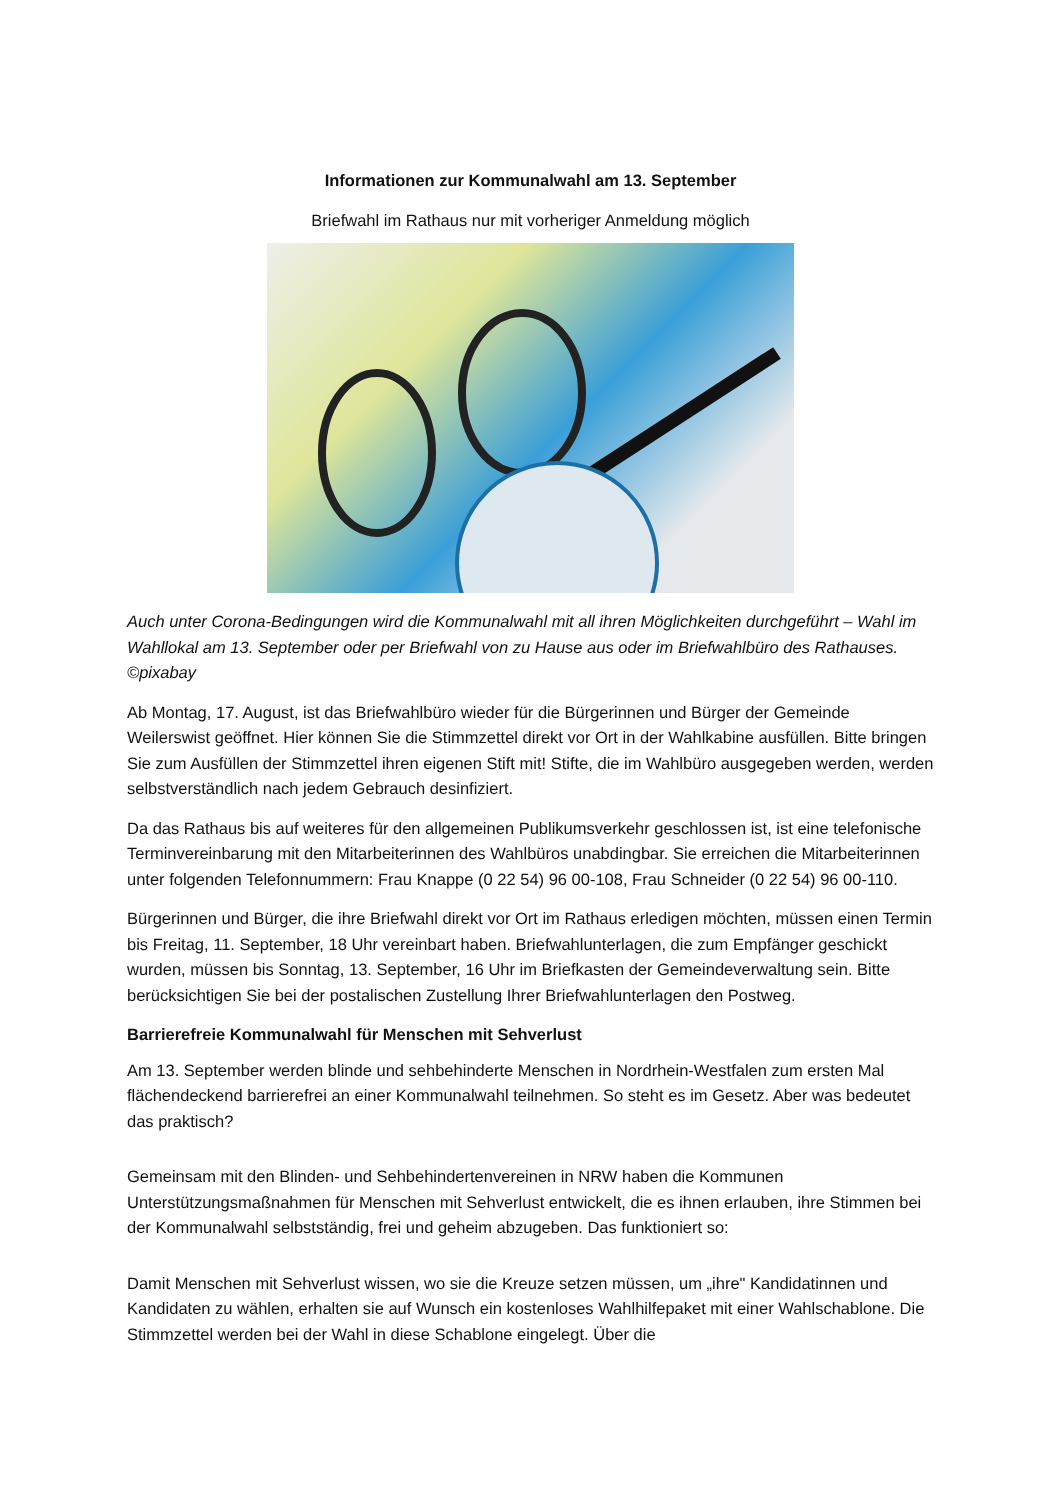Informationen zur Kommunalwahl am 13. September
Briefwahl im Rathaus nur mit vorheriger Anmeldung möglich
Auch unter Corona-Bedingungen wird die Kommunalwahl mit all ihren Möglichkeiten durchgeführt – Wahl im Wahllokal am 13. September oder per Briefwahl von zu Hause aus oder im Briefwahlbüro des Rathauses. ©pixabay
Ab Montag, 17. August, ist das Briefwahlbüro wieder für die Bürgerinnen und Bürger der Gemeinde Weilerswist geöffnet. Hier können Sie die Stimmzettel direkt vor Ort in der Wahlkabine ausfüllen. Bitte bringen Sie zum Ausfüllen der Stimmzettel ihren eigenen Stift mit! Stifte, die im Wahlbüro ausgegeben werden, werden selbstverständlich nach jedem Gebrauch desinfiziert.
Da das Rathaus bis auf weiteres für den allgemeinen Publikumsverkehr geschlossen ist, ist eine telefonische Terminvereinbarung mit den Mitarbeiterinnen des Wahlbüros unabdingbar. Sie erreichen die Mitarbeiterinnen unter folgenden Telefonnummern: Frau Knappe (0 22 54) 96 00-108, Frau Schneider (0 22 54) 96 00-110.
Bürgerinnen und Bürger, die ihre Briefwahl direkt vor Ort im Rathaus erledigen möchten, müssen einen Termin bis Freitag, 11. September, 18 Uhr vereinbart haben. Briefwahlunterlagen, die zum Empfänger geschickt wurden, müssen bis Sonntag, 13. September, 16 Uhr im Briefkasten der Gemeindeverwaltung sein. Bitte berücksichtigen Sie bei der postalischen Zustellung Ihrer Briefwahlunterlagen den Postweg.
Barrierefreie Kommunalwahl für Menschen mit Sehverlust
Am 13. September werden blinde und sehbehinderte Menschen in Nordrhein-Westfalen zum ersten Mal flächendeckend barrierefrei an einer Kommunalwahl teilnehmen. So steht es im Gesetz. Aber was bedeutet das praktisch?
Gemeinsam mit den Blinden- und Sehbehindertenvereinen in NRW haben die Kommunen Unterstützungsmaßnahmen für Menschen mit Sehverlust entwickelt, die es ihnen erlauben, ihre Stimmen bei der Kommunalwahl selbstständig, frei und geheim abzugeben. Das funktioniert so:
Damit Menschen mit Sehverlust wissen, wo sie die Kreuze setzen müssen, um „ihre" Kandidatinnen und Kandidaten zu wählen, erhalten sie auf Wunsch ein kostenloses Wahlhilfepaket mit einer Wahlschablone. Die Stimmzettel werden bei der Wahl in diese Schablone eingelegt. Über die